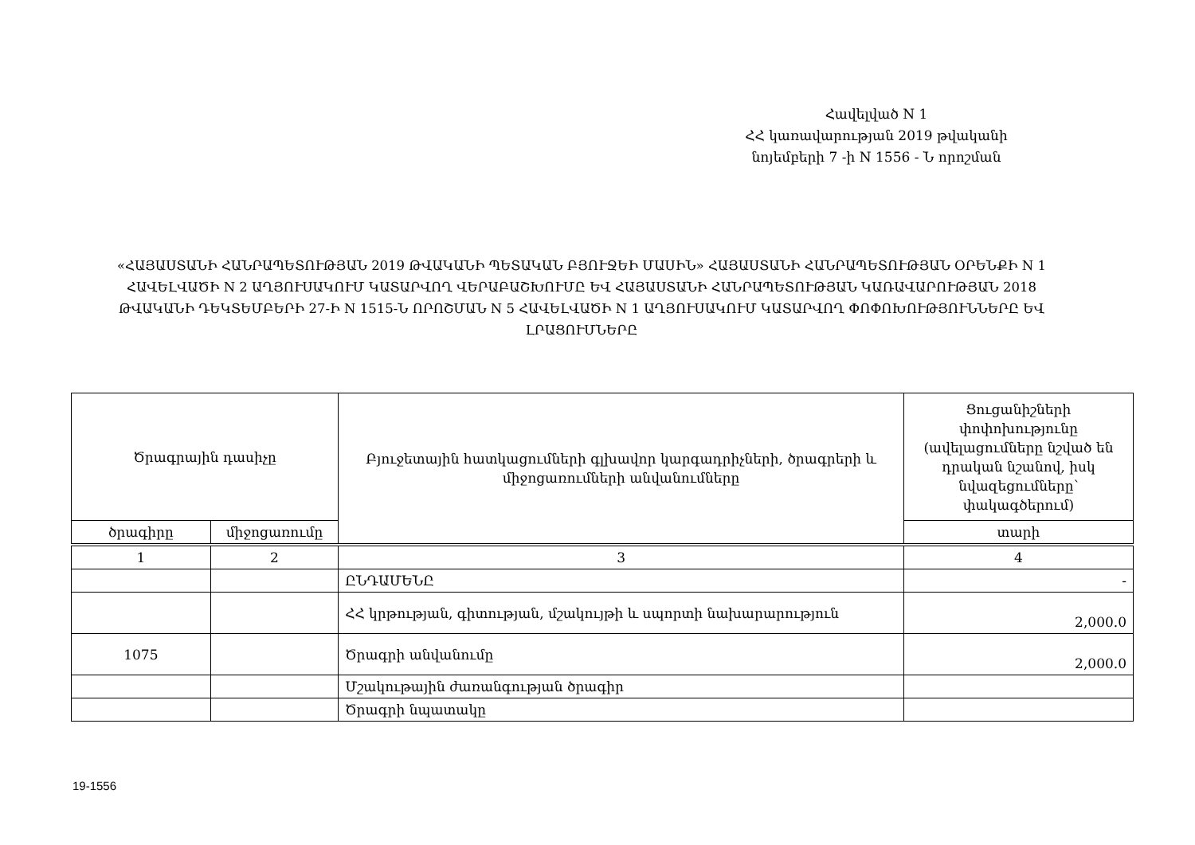Հավելված N 1
ՀՀ կառավարության 2019 թվականի
նոյեմբերի 7 -ի N 1556 - Ն որոշման
«ՀԱՅԱՍՏԱՆԻ ՀԱՆՐԱՊԵՏՈՒԹՅԱՆ 2019 ԹՎԱԿԱՆԻ ՊԵՏԱԿԱՆ ԲՅՈՒՋԵԻ ՄԱՍԻՆ» ՀԱՅԱՍՏԱՆԻ ՀԱՆՐԱՊԵՏՈՒԹՅԱՆ ՕՐԵՆՔԻ N 1 ՀԱՎԵԼՎԱԾԻ N 2 ԱՂՅՈՒՍԱԿՈՒՄ ԿԱՏԱՐՎՈՂ ՎԵՐԱԲԱՇԽՈՒՄԸ ԵՎ ՀԱՅԱՍՏԱՆԻ ՀԱՆՐԱՊԵՏՈՒԹՅԱՆ ԿԱՌԱՎԱՐՈՒԹՅԱՆ 2018 ԹՎԱԿԱՆԻ ԴԵԿՏԵՄԲԵՐԻ 27-Ի N 1515-Ն ՈՐՈՇՄԱՆ N 5 ՀԱՎԵԼՎԱԾԻ N 1 ԱՂՅՈՒՍԱԿՈՒՄ ԿԱՏԱՐՎՈՂ ՓՈՓՈԽՈՒԹՅՈՒՆՆԵՐԸ ԵՎ ԼՐԱՑՈՒՄՆԵՐԸ
| Ծրագրային դասիչը | | Բյուջետային հատկացումների գլխավոր կարգադրիչների, ծրագրերի և միջոցառումների անվանումները | Ցուցանիշների փոփոխությունը (ավելացումները նշված են դրական նշանով, իսկ նվազեցումները՝ փակագծերում) |
| --- | --- | --- | --- |
| ծրագիրը | միջոցառումը | | տարի |
| 1 | 2 | 3 | 4 |
| | | ԸՆԴԱՄԵՆԸ | - |
| | | ՀՀ կրթության, գիտության, մշակույթի և սպորտի նախարարություն | 2,000.0 |
| 1075 | | Ծրագրի անվանումը | 2,000.0 |
| | | Մշակութային ժառանգության ծրագիր | |
| | | Ծրագրի նպատակը | |
19-1556